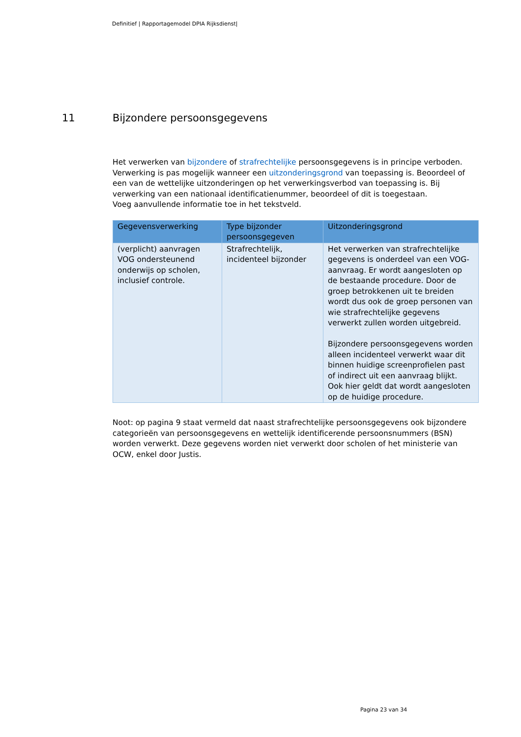Definitief | Rapportagemodel DPIA Rijksdienst|
11 Bijzondere persoonsgegevens
Het verwerken van bijzondere of strafrechtelijke persoonsgegevens is in principe verboden. Verwerking is pas mogelijk wanneer een uitzonderingsgrond van toepassing is. Beoordeel of een van de wettelijke uitzonderingen op het verwerkingsverbod van toepassing is. Bij verwerking van een nationaal identificatienummer, beoordeel of dit is toegestaan.
Voeg aanvullende informatie toe in het tekstveld.
| Gegevensverwerking | Type bijzonder persoonsgegeven | Uitzonderingsgrond |
| --- | --- | --- |
| (verplicht) aanvragen VOG ondersteunend onderwijs op scholen, inclusief controle. | Strafrechtelijk, incidenteel bijzonder | Het verwerken van strafrechtelijke gegevens is onderdeel van een VOG-aanvraag. Er wordt aangesloten op de bestaande procedure. Door de groep betrokkenen uit te breiden wordt dus ook de groep personen van wie strafrechtelijke gegevens verwerkt zullen worden uitgebreid. Bijzondere persoonsgegevens worden alleen incidenteel verwerkt waar dit binnen huidige screenprofielen past of indirect uit een aanvraag blijkt. Ook hier geldt dat wordt aangesloten op de huidige procedure. |
Noot: op pagina 9 staat vermeld dat naast strafrechtelijke persoonsgegevens ook bijzondere categorieën van persoonsgegevens en wettelijk identificerende persoonsnummers (BSN) worden verwerkt. Deze gegevens worden niet verwerkt door scholen of het ministerie van OCW, enkel door Justis.
Pagina 23 van 34